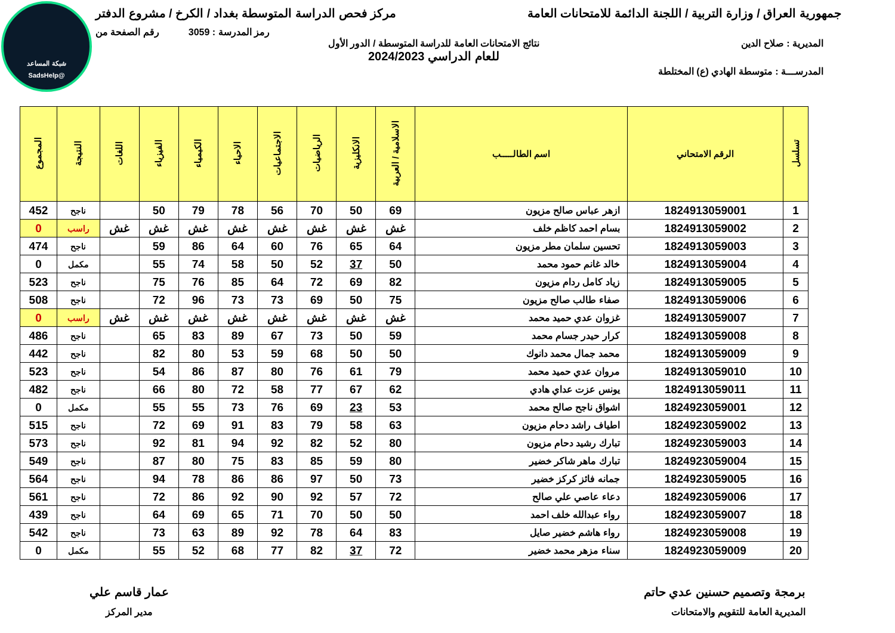شبكة المساعد
@SadsHelp
جمهورية العراق / وزارة التربية / اللجنة الدائمة للامتحانات العامة
مركز فحص الدراسة المتوسطة بغداد / الكرخ / مشروع الدفتر
رمز المدرسة : 3059 رقم الصفحة من
المديرية : صلاح الدين نتائج الامتحانات العامة للدراسة المتوسطة / الدور الأول
للعام الدراسي 2024/2023
المدرســـة : متوسطة الهادي (ع) المختلطة
| تسلسل | الرقم الامتحاني | اسم الطالـــــب | الاسلامية / العربية | الانكليزية | الرياضيات | الاجتماعيات | الاحياء | الكيمياء | الفيزياء | اللغات | النتيجة | المجموع |
| --- | --- | --- | --- | --- | --- | --- | --- | --- | --- | --- | --- | --- |
| 1 | 1824913059001 | ازهر عباس صالح مزيون | 69 | 50 | 70 | 56 | 78 | 79 | 50 | | ناجح | 452 |
| 2 | 1824913059002 | بسام احمد كاظم خلف | غش | غش | غش | غش | غش | غش | غش | غش | راسب | 0 |
| 3 | 1824913059003 | تحسين سلمان مطر مزيون | 64 | 65 | 76 | 60 | 64 | 86 | 59 | | ناجح | 474 |
| 4 | 1824913059004 | خالد غانم حمود محمد | 50 | 37 | 52 | 50 | 58 | 74 | 55 | | مكمل | 0 |
| 5 | 1824913059005 | زياد كامل ردام مزيون | 82 | 69 | 72 | 64 | 85 | 76 | 75 | | ناجح | 523 |
| 6 | 1824913059006 | صفاء طالب صالح مزيون | 75 | 50 | 69 | 73 | 73 | 96 | 72 | | ناجح | 508 |
| 7 | 1824913059007 | غزوان عدي حميد محمد | غش | غش | غش | غش | غش | غش | غش | غش | راسب | 0 |
| 8 | 1824913059008 | كرار حيدر جسام محمد | 59 | 50 | 73 | 67 | 89 | 83 | 65 | | ناجح | 486 |
| 9 | 1824913059009 | محمد جمال محمد دانوك | 50 | 50 | 68 | 59 | 53 | 80 | 82 | | ناجح | 442 |
| 10 | 1824913059010 | مروان عدي حميد محمد | 79 | 61 | 76 | 80 | 87 | 86 | 54 | | ناجح | 523 |
| 11 | 1824913059011 | يونس عزت عداي هادي | 62 | 67 | 77 | 58 | 72 | 80 | 66 | | ناجح | 482 |
| 12 | 1824923059001 | اشواق ناجح صالح محمد | 53 | 23 | 69 | 76 | 73 | 55 | 55 | | مكمل | 0 |
| 13 | 1824923059002 | اطياف راشد دحام مزيون | 63 | 58 | 79 | 83 | 91 | 69 | 72 | | ناجح | 515 |
| 14 | 1824923059003 | تبارك رشيد دحام مزيون | 80 | 52 | 82 | 92 | 94 | 81 | 92 | | ناجح | 573 |
| 15 | 1824923059004 | تبارك ماهر شاكر خضير | 80 | 59 | 85 | 83 | 75 | 80 | 87 | | ناجح | 549 |
| 16 | 1824923059005 | جمانه فائز كركز خضير | 73 | 50 | 97 | 86 | 86 | 78 | 94 | | ناجح | 564 |
| 17 | 1824923059006 | دعاء عاصي علي صالح | 72 | 57 | 92 | 90 | 92 | 86 | 72 | | ناجح | 561 |
| 18 | 1824923059007 | رواء عبدالله خلف احمد | 50 | 50 | 70 | 71 | 65 | 69 | 64 | | ناجح | 439 |
| 19 | 1824923059008 | رواء هاشم خضير صايل | 83 | 64 | 78 | 92 | 89 | 63 | 73 | | ناجح | 542 |
| 20 | 1824923059009 | سناء مزهر محمد خضير | 72 | 37 | 82 | 77 | 68 | 52 | 55 | | مكمل | 0 |
برمجة وتصميم حسنين عدي حاتم
المديرية العامة للتقويم والامتحانات
عمار قاسم علي
مدير المركز